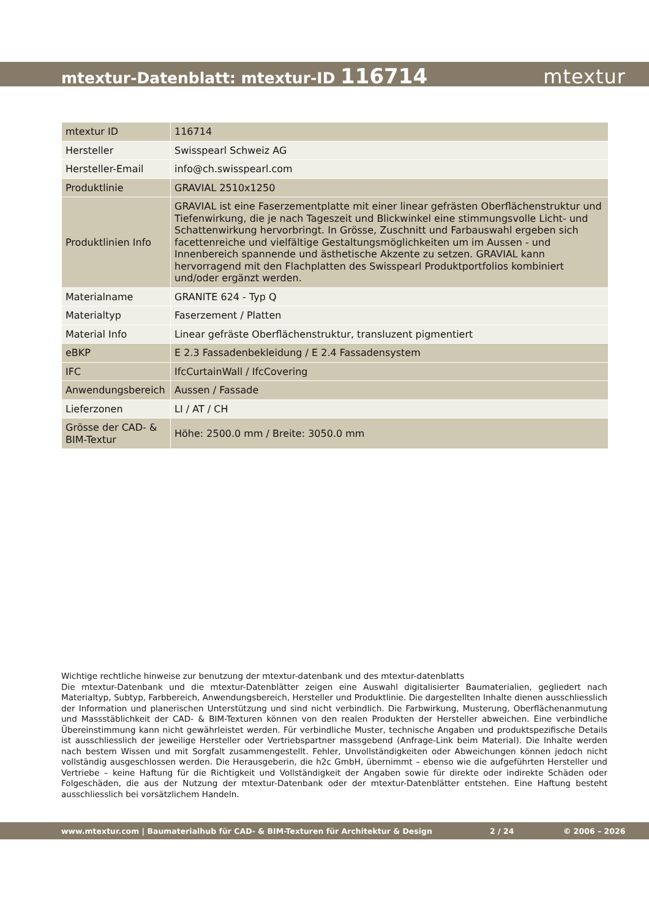mtextur-Datenblatt: mtextur-ID 116714
mtextur
| mtextur ID | 116714 |
| Hersteller | Swisspearl Schweiz AG |
| Hersteller-Email | info@ch.swisspearl.com |
| Produktlinie | GRAVIAL 2510x1250 |
| Produktlinien Info | GRAVIAL ist eine Faserzementplatte mit einer linear gefrästen Oberflächenstruktur und Tiefenwirkung, die je nach Tageszeit und Blickwinkel eine stimmungsvolle Licht- und Schattenwirkung hervorbringt. In Grösse, Zuschnitt und Farbauswahl ergeben sich facettenreiche und vielfältige Gestaltungsmöglichkeiten um im Aussen - und Innenbereich spannende und ästhetische Akzente zu setzen. GRAVIAL kann hervorragend mit den Flachplatten des Swisspearl Produktportfolios kombiniert und/oder ergänzt werden. |
| Materialname | GRANITE 624 - Typ Q |
| Materialtyp | Faserzement / Platten |
| Material Info | Linear gefräste Oberflächenstruktur, transluzent pigmentiert |
| eBKP | E 2.3 Fassadenbekleidung / E 2.4 Fassadensystem |
| IFC | IfcCurtainWall / IfcCovering |
| Anwendungsbereich | Aussen / Fassade |
| Lieferzonen | LI / AT / CH |
| Grösse der CAD- & BIM-Textur | Höhe: 2500.0 mm / Breite: 3050.0 mm |
Wichtige rechtliche hinweise zur benutzung der mtextur-datenbank und des mtextur-datenblatts
Die mtextur-Datenbank und die mtextur-Datenblätter zeigen eine Auswahl digitalisierter Baumaterialien, gegliedert nach Materialtyp, Subtyp, Farbbereich, Anwendungsbereich, Hersteller und Produktlinie. Die dargestellten Inhalte dienen ausschliesslich der Information und planerischen Unterstützung und sind nicht verbindlich. Die Farbwirkung, Musterung, Oberflächenanmutung und Massstäblichkeit der CAD- & BIM-Texturen können von den realen Produkten der Hersteller abweichen. Eine verbindliche Übereinstimmung kann nicht gewährleistet werden. Für verbindliche Muster, technische Angaben und produktspezifische Details ist ausschliesslich der jeweilige Hersteller oder Vertriebspartner massgebend (Anfrage-Link beim Material). Die Inhalte werden nach bestem Wissen und mit Sorgfalt zusammengestellt. Fehler, Unvollständigkeiten oder Abweichungen können jedoch nicht vollständig ausgeschlossen werden. Die Herausgeberin, die h2c GmbH, übernimmt – ebenso wie die aufgeführten Hersteller und Vertriebe – keine Haftung für die Richtigkeit und Vollständigkeit der Angaben sowie für direkte oder indirekte Schäden oder Folgeschäden, die aus der Nutzung der mtextur-Datenbank oder der mtextur-Datenblätter entstehen. Eine Haftung besteht ausschliesslich bei vorsätzlichem Handeln.
www.mtextur.com | Baumaterialhub für CAD- & BIM-Texturen für Architektur & Design 2 / 24 © 2006 – 2026